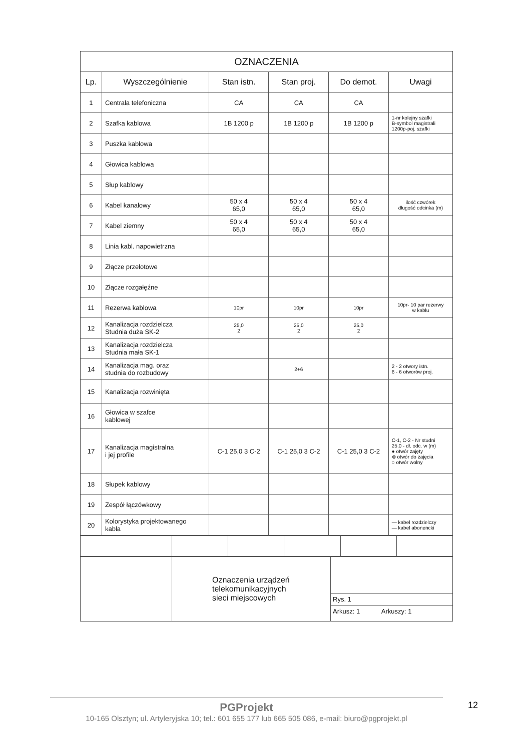| OZNACZENIA | | | | | |
| Lp. | Wyszczególnienie | Stan istn. | Stan proj. | Do demot. | Uwagi |
| 1 | Centrala telefoniczna | CA | CA | CA | |
| 2 | Szafka kablowa | 1B 1200 p | 1B 1200 p | 1B 1200 p | 1-nr kolejny szafki B-symbol magistrali 1200p-poj. szafki |
| 3 | Puszka kablowa | | | | |
| 4 | Głowica kablowa | | | | |
| 5 | Słup kablowy | | | | |
| 6 | Kabel kanałowy | 50 x 4 65,0 | 50 x 4 65,0 | 50 x 4 65,0 | ilość czwórek długość odcinka (m) |
| 7 | Kabel ziemny | 50 x 4 65,0 | 50 x 4 65,0 | 50 x 4 65,0 | |
| 8 | Linia kabl. napowietrzna | | | | |
| 9 | Złącze przelotowe | | | | |
| 10 | Złącze rozgałęźne | | | | |
| 11 | Rezerwa kablowa | 10pr | 10pr | 10pr | 10pr- 10 par rezerwy w kablu |
| 12 | Kanalizacja rozdzielcza Studnia duża SK-2 | 25,0 2 | 25,0 2 | 25,0 2 | |
| 13 | Kanalizacja rozdzielcza Studnia mała SK-1 | | | | |
| 14 | Kanalizacja mag. oraz studnia do rozbudowy | | 2+6 | | 2 - 2 otwory istn. 6 - 6 otworów proj. |
| 15 | Kanalizacja rozwinięta | | | | |
| 16 | Głowica w szafce kablowej | | | | |
| 17 | Kanalizacja magistralna i jej profile | C-1 25,0 3 C-2 | C-1 25,0 3 C-2 | C-1 25,0 3 C-2 | C-1, C-2 - Nr studni 25,0 - dł. odc. w (m) ● otwór zajęty ⊗ otwór do zajęcia ○ otwór wolny |
| 18 | Słupek kablowy | | | | |
| 19 | Zespół łączówkowy | | | | |
| 20 | Kolorystyka projektowanego kabla | | | | — kabel rozdzielczy — kabel abonencki |
| | Oznaczenia urządzeń telekomunikacyjnych sieci miejscowych | Rys. 1 Arkusz: 1 Arkuszy: 1 |
PGProjekt
10-165 Olsztyn; ul. Artyleryjska 10; tel.: 601 655 177 lub 665 505 086, e-mail: biuro@pgprojekt.pl
12